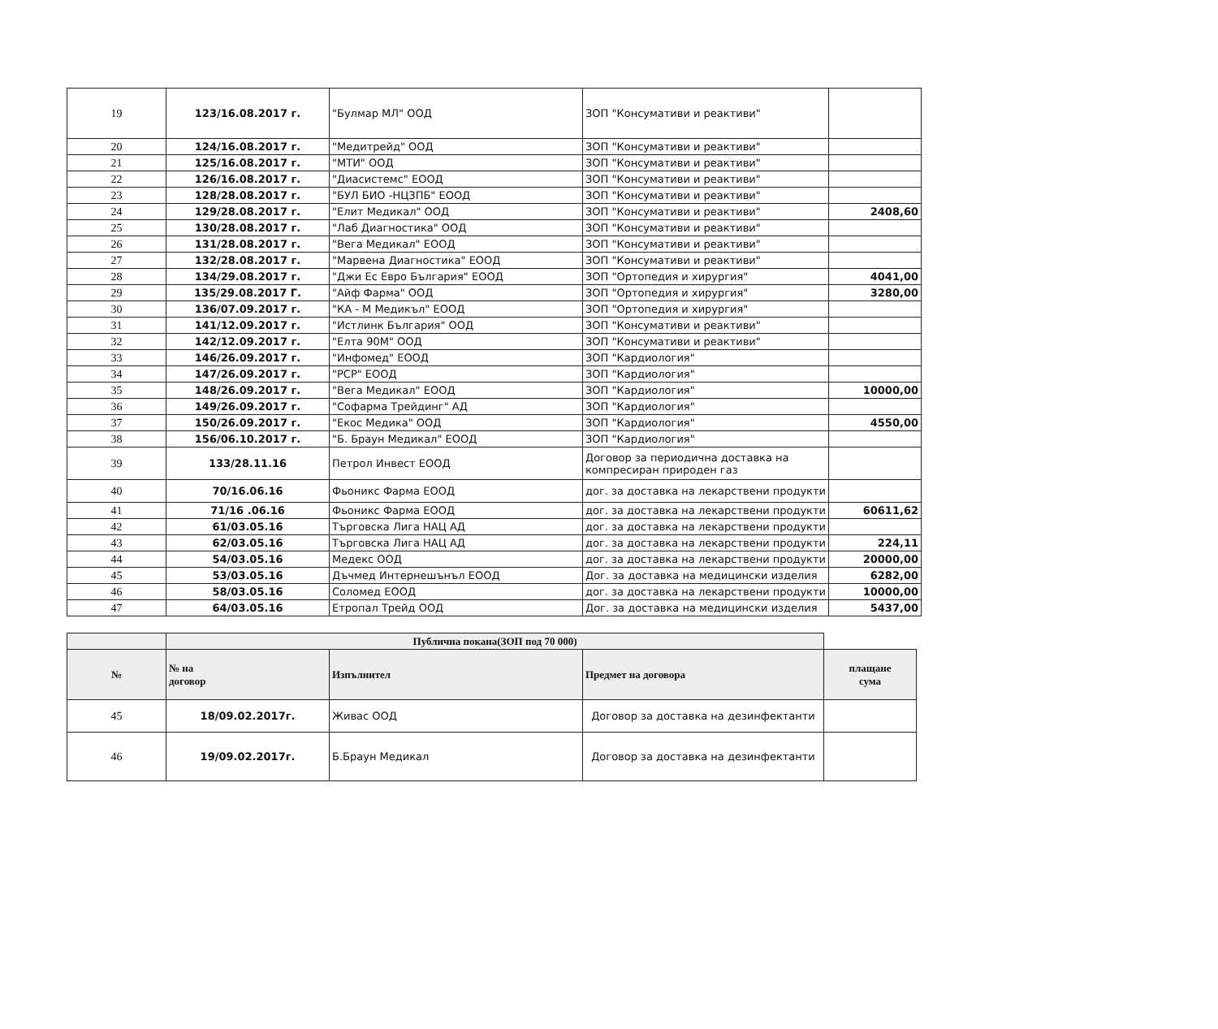| 19 | 123/16.08.2017 г. | "Булмар МЛ" ООД | ЗОП "Консумативи и реактиви" | |
| 20 | 124/16.08.2017 г. | "Медитрейд" ООД | ЗОП "Консумативи и реактиви" | |
| 21 | 125/16.08.2017 г. | "МТИ" ООД | ЗОП "Консумативи и реактиви" | |
| 22 | 126/16.08.2017 г. | "Диасистемс" ЕООД | ЗОП "Консумативи и реактиви" | |
| 23 | 128/28.08.2017 г. | "БУЛ БИО -НЦЗПБ" ЕООД | ЗОП "Консумативи и реактиви" | |
| 24 | 129/28.08.2017 г. | "Елит Медикал" ООД | ЗОП "Консумативи и реактиви" | 2408,60 |
| 25 | 130/28.08.2017 г. | "Лаб Диагностика" ООД | ЗОП "Консумативи и реактиви" | |
| 26 | 131/28.08.2017 г. | "Вега Медикал" ЕООД | ЗОП "Консумативи и реактиви" | |
| 27 | 132/28.08.2017 г. | "Марвена Диагностика" ЕООД | ЗОП "Консумативи и реактиви" | |
| 28 | 134/29.08.2017 г. | "Джи Ес Евро България" ЕООД | ЗОП "Ортопедия и хирургия" | 4041,00 |
| 29 | 135/29.08.2017 Г. | "Айф Фарма" ООД | ЗОП "Ортопедия и хирургия" | 3280,00 |
| 30 | 136/07.09.2017 г. | "КА - М Медикъл" ЕООД | ЗОП "Ортопедия и хирургия" | |
| 31 | 141/12.09.2017 г. | "Истлинк България" ООД | ЗОП "Консумативи и реактиви" | |
| 32 | 142/12.09.2017 г. | "Елта 90М" ООД | ЗОП "Консумативи и реактиви" | |
| 33 | 146/26.09.2017 г. | "Инфомед" ЕООД | ЗОП "Кардиология" | |
| 34 | 147/26.09.2017 г. | "РСР" ЕООД | ЗОП "Кардиология" | |
| 35 | 148/26.09.2017 г. | "Вега Медикал" ЕООД | ЗОП "Кардиология" | 10000,00 |
| 36 | 149/26.09.2017 г. | "Софарма Трейдинг" АД | ЗОП "Кардиология" | |
| 37 | 150/26.09.2017 г. | "Екос Медика" ООД | ЗОП "Кардиология" | 4550,00 |
| 38 | 156/06.10.2017 г. | "Б. Браун Медикал" ЕООД | ЗОП "Кардиология" | |
| 39 | 133/28.11.16 | Петрол Инвест ЕООД | Договор за периодична доставка на компресиран природен газ | |
| 40 | 70/16.06.16 | Фьоникс Фарма ЕООД | дог. за доставка на лекарствени продукти | |
| 41 | 71/16 .06.16 | Фьоникс Фарма ЕООД | дог. за доставка на лекарствени продукти | 60611,62 |
| 42 | 61/03.05.16 | Търговска Лига НАЦ АД | дог. за доставка на лекарствени продукти | |
| 43 | 62/03.05.16 | Търговска Лига НАЦ АД | дог. за доставка на лекарствени продукти | 224,11 |
| 44 | 54/03.05.16 | Медекс ООД | дог. за доставка на лекарствени продукти | 20000,00 |
| 45 | 53/03.05.16 | Дъчмед Интернешънъл ЕООД | Дог. за доставка на медицински изделия | 6282,00 |
| 46 | 58/03.05.16 | Соломед ЕООД | дог. за доставка на лекарствени продукти | 10000,00 |
| 47 | 64/03.05.16 | Етропал Трейд ООД | Дог. за доставка на медицински изделия | 5437,00 |
| | Публична покана(ЗОП под 70 000) | | | |
| --- | --- | --- | --- | --- |
| № | № на договор | Изпълнител | Предмет на договора | плащане сума |
| 45 | 18/09.02.2017г. | Живас ООД | Договор за доставка на дезинфектанти | |
| 46 | 19/09.02.2017г. | Б.Браун Медикал | Договор за доставка на дезинфектанти | |